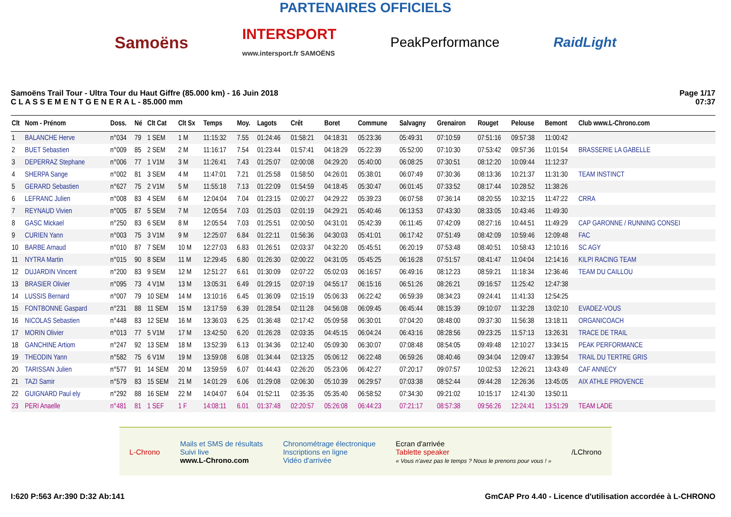PARTENAIRES OFFICIELS
Samoëns INTERSPORT
www.intersport.fr SAMOËNS PeakPerformance RaidLight
Samoëns Trail Tour - Ultra Tour du Haut Giffre (85.000 km) - 16 Juin 2018
C L A S S E M E N T G E N E R A L - 85.000 mm
Page 1/17
07:37
| Clt | Nom - Prénom | Doss. | Né | Clt Cat | Clt Sx | Temps | Moy. | Lagots | Crêt | Boret | Commune | Salvagny | Grenairon | Rouget | Pelouse | Bemont | Club www.L-Chrono.com |
| --- | --- | --- | --- | --- | --- | --- | --- | --- | --- | --- | --- | --- | --- | --- | --- | --- | --- |
| 1 | BALANCHE Herve | n°034 | 79 | 1 SEM | 1 M | 11:15:32 | 7.55 | 01:24:46 | 01:58:21 | 04:18:31 | 05:23:36 | 05:49:31 | 07:10:59 | 07:51:16 | 09:57:38 | 11:00:42 | |
| 2 | BUET Sebastien | n°009 | 85 | 2 SEM | 2 M | 11:16:17 | 7.54 | 01:23:44 | 01:57:41 | 04:18:29 | 05:22:39 | 05:52:00 | 07:10:30 | 07:53:42 | 09:57:36 | 11:01:54 | BRASSERIE LA GABELLE |
| 3 | DEPERRAZ Stephane | n°006 | 77 | 1 V1M | 3 M | 11:26:41 | 7.43 | 01:25:07 | 02:00:08 | 04:29:20 | 05:40:00 | 06:08:25 | 07:30:51 | 08:12:20 | 10:09:44 | 11:12:37 | |
| 4 | SHERPA Sange | n°002 | 81 | 3 SEM | 4 M | 11:47:01 | 7.21 | 01:25:58 | 01:58:50 | 04:26:01 | 05:38:01 | 06:07:49 | 07:30:36 | 08:13:36 | 10:21:37 | 11:31:30 | TEAM INSTINCT |
| 5 | GERARD Sebastien | n°627 | 75 | 2 V1M | 5 M | 11:55:18 | 7.13 | 01:22:09 | 01:54:59 | 04:18:45 | 05:30:47 | 06:01:45 | 07:33:52 | 08:17:44 | 10:28:52 | 11:38:26 | |
| 6 | LEFRANC Julien | n°008 | 83 | 4 SEM | 6 M | 12:04:04 | 7.04 | 01:23:15 | 02:00:27 | 04:29:22 | 05:39:23 | 06:07:58 | 07:36:14 | 08:20:55 | 10:32:15 | 11:47:22 | CRRA |
| 7 | REYNAUD Vivien | n°005 | 87 | 5 SEM | 7 M | 12:05:54 | 7.03 | 01:25:03 | 02:01:19 | 04:29:21 | 05:40:46 | 06:13:53 | 07:43:30 | 08:33:05 | 10:43:46 | 11:49:30 | |
| 8 | GASC Mickael | n°250 | 83 | 6 SEM | 8 M | 12:05:54 | 7.03 | 01:25:51 | 02:00:50 | 04:31:01 | 05:42:39 | 06:11:45 | 07:42:09 | 08:27:16 | 10:44:51 | 11:49:29 | CAP GARONNE / RUNNING CONSEI |
| 9 | CURIEN Yann | n°003 | 75 | 3 V1M | 9 M | 12:25:07 | 6.84 | 01:22:11 | 01:56:36 | 04:30:03 | 05:41:01 | 06:17:42 | 07:51:49 | 08:42:09 | 10:59:46 | 12:09:48 | FAC |
| 10 | BARBE Arnaud | n°010 | 87 | 7 SEM | 10 M | 12:27:03 | 6.83 | 01:26:51 | 02:03:37 | 04:32:20 | 05:45:51 | 06:20:19 | 07:53:48 | 08:40:51 | 10:58:43 | 12:10:16 | SC AGY |
| 11 | NYTRA Martin | n°015 | 90 | 8 SEM | 11 M | 12:29:45 | 6.80 | 01:26:30 | 02:00:22 | 04:31:05 | 05:45:25 | 06:16:28 | 07:51:57 | 08:41:47 | 11:04:04 | 12:14:16 | KILPI RACING TEAM |
| 12 | DUJARDIN Vincent | n°200 | 83 | 9 SEM | 12 M | 12:51:27 | 6.61 | 01:30:09 | 02:07:22 | 05:02:03 | 06:16:57 | 06:49:16 | 08:12:23 | 08:59:21 | 11:18:34 | 12:36:46 | TEAM DU CAILLOU |
| 13 | BRASIER Olivier | n°095 | 73 | 4 V1M | 13 M | 13:05:31 | 6.49 | 01:29:15 | 02:07:19 | 04:55:17 | 06:15:16 | 06:51:26 | 08:26:21 | 09:16:57 | 11:25:42 | 12:47:38 | |
| 14 | LUSSIS Bernard | n°007 | 79 | 10 SEM | 14 M | 13:10:16 | 6.45 | 01:36:09 | 02:15:19 | 05:06:33 | 06:22:42 | 06:59:39 | 08:34:23 | 09:24:41 | 11:41:33 | 12:54:25 | |
| 15 | FONTBONNE Gaspard | n°231 | 88 | 11 SEM | 15 M | 13:17:59 | 6.39 | 01:28:54 | 02:11:28 | 04:56:08 | 06:09:45 | 06:45:44 | 08:15:39 | 09:10:07 | 11:32:28 | 13:02:10 | EVADEZ-VOUS |
| 16 | NICOLAS Sebastien | n°448 | 83 | 12 SEM | 16 M | 13:36:03 | 6.25 | 01:36:48 | 02:17:42 | 05:09:58 | 06:30:01 | 07:04:20 | 08:48:00 | 09:37:30 | 11:56:38 | 13:18:11 | ORGANICOACH |
| 17 | MORIN Olivier | n°013 | 77 | 5 V1M | 17 M | 13:42:50 | 6.20 | 01:26:28 | 02:03:35 | 04:45:15 | 06:04:24 | 06:43:16 | 08:28:56 | 09:23:25 | 11:57:13 | 13:26:31 | TRACE DE TRAIL |
| 18 | GANCHINE Artiom | n°247 | 92 | 13 SEM | 18 M | 13:52:39 | 6.13 | 01:34:36 | 02:12:40 | 05:09:30 | 06:30:07 | 07:08:48 | 08:54:05 | 09:49:48 | 12:10:27 | 13:34:15 | PEAK PERFORMANCE |
| 19 | THEODIN Yann | n°582 | 75 | 6 V1M | 19 M | 13:59:08 | 6.08 | 01:34:44 | 02:13:25 | 05:06:12 | 06:22:48 | 06:59:26 | 08:40:46 | 09:34:04 | 12:09:47 | 13:39:54 | TRAIL DU TERTRE GRIS |
| 20 | TARISSAN Julien | n°577 | 91 | 14 SEM | 20 M | 13:59:59 | 6.07 | 01:44:43 | 02:26:20 | 05:23:06 | 06:42:27 | 07:20:17 | 09:07:57 | 10:02:53 | 12:26:21 | 13:43:49 | CAF ANNECY |
| 21 | TAZI Samir | n°579 | 83 | 15 SEM | 21 M | 14:01:29 | 6.06 | 01:29:08 | 02:06:30 | 05:10:39 | 06:29:57 | 07:03:38 | 08:52:44 | 09:44:28 | 12:26:36 | 13:45:05 | AIX ATHLE PROVENCE |
| 22 | GUIGNARD Paul ely | n°292 | 88 | 16 SEM | 22 M | 14:04:07 | 6.04 | 01:52:11 | 02:35:35 | 05:35:40 | 06:58:52 | 07:34:30 | 09:21:02 | 10:15:17 | 12:41:30 | 13:50:11 | |
| 23 | PERI Anaelle | n°481 | 81 | 1 SEF | 1 F | 14:08:11 | 6.01 | 01:37:48 | 02:20:57 | 05:26:08 | 06:44:23 | 07:21:17 | 08:57:38 | 09:56:26 | 12:24:41 | 13:51:29 | TEAM LADE |
L-Chrono Mails et SMS de résultats
Suivi live
www.L-Chrono.com Chronométrage électronique
Inscriptions en ligne
Vidéo d'arrivée Ecran d'arrivée
Tablette speaker
« Vous n'avez pas le temps ? Nous le prenons pour vous ! » /LChrono
I:620 P:563 Ar:390 D:32 Ab:141 GmCAP Pro 4.40 - Licence d'utilisation accordée à L-CHRONO